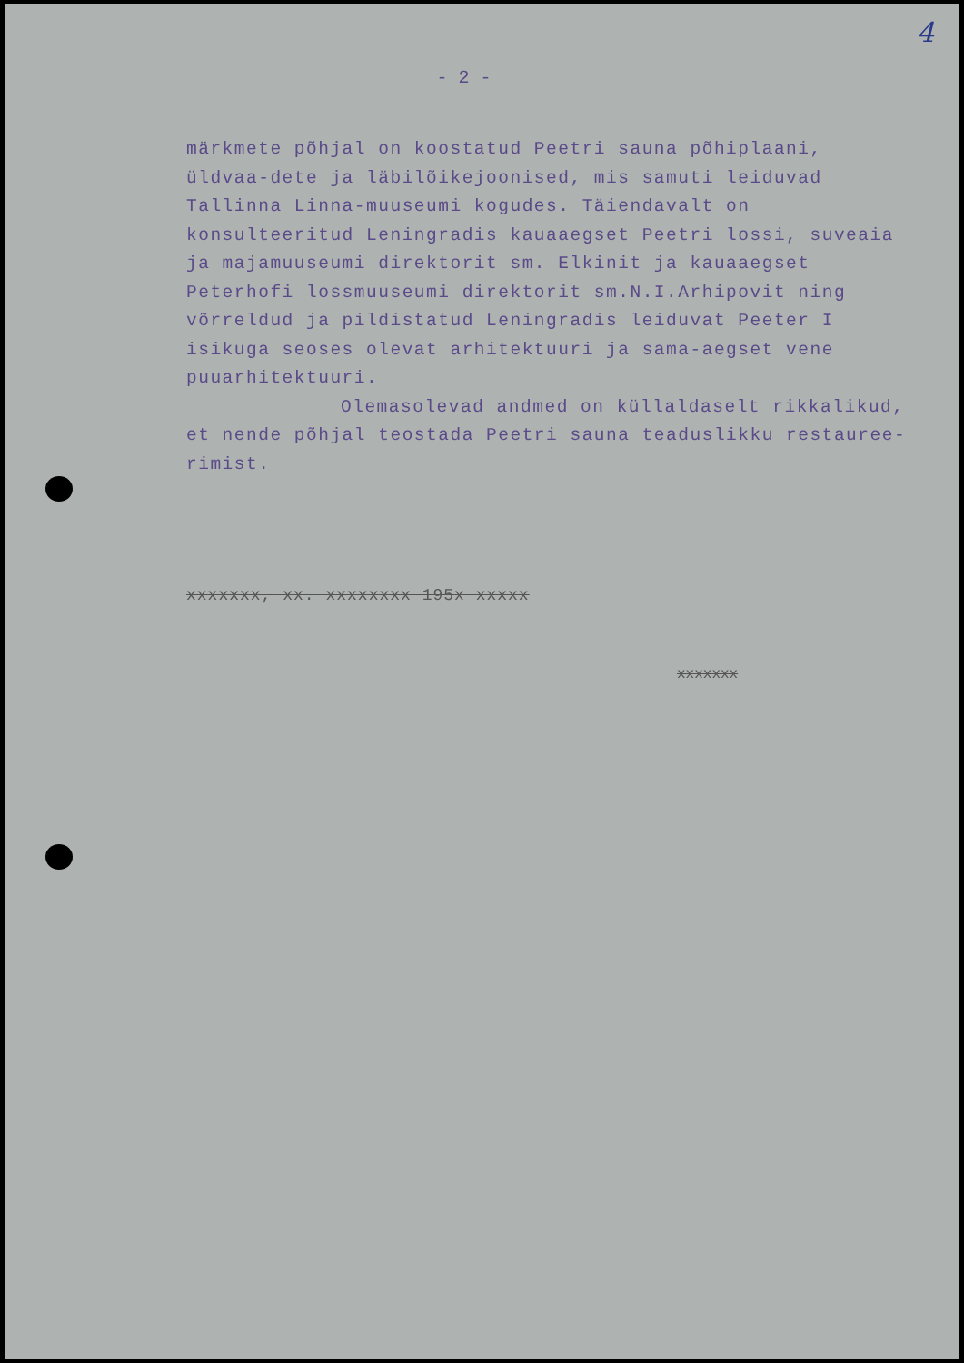4
- 2 -
märkmete põhjal on koostatud Peetri sauna põhiplaani, üldvaa-dete ja läbilõikejoonised, mis samuti leiduvad Tallinna Linna-muuseumi kogudes. Täiendavalt on konsulteeritud Leningradis kauaaegset Peetri lossi, suveaia ja majamuuseumi direktorit sm. Elkinit ja kauaaegset Peterhofi lossmuuseumi direktorit sm.N.I.Arhipovit ning võrreldud ja pildistatud Leningradis leiduvat Peeter I isikuga seoses olevat arhitektuuri ja sama-aegset vene puuarhitektuuri.
Olemasolevad andmed on küllaldaselt rikkalikud,
et nende põhjal teostada Peetri sauna teaduslikku restauree-rimist.
xxxxxxx, xx. xxxxxxxx 195x xxxxx
xxxxxxx